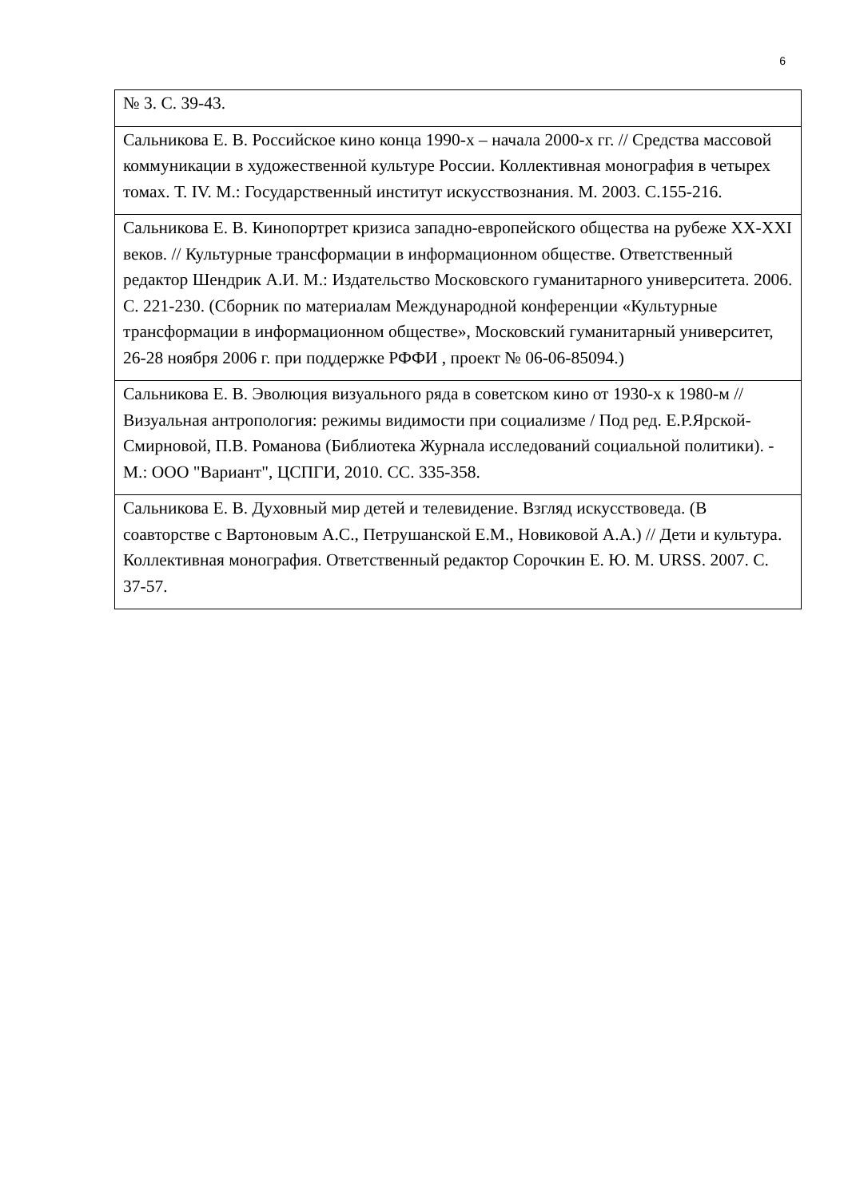6
| № 3. С. 39-43. |
| Сальникова Е. В. Российское кино конца 1990-х – начала 2000-х гг. // Средства массовой коммуникации в художественной культуре России. Коллективная монография в четырех томах. Т. IV. М.: Государственный институт искусствознания. М. 2003. С.155-216. |
| Сальникова Е. В. Кинопортрет кризиса западно-европейского общества на рубеже XX-XXI веков. // Культурные трансформации в информационном обществе. Ответственный редактор Шендрик А.И. М.: Издательство Московского гуманитарного университета. 2006. С. 221-230. (Сборник по материалам Международной конференции «Культурные трансформации в информационном обществе», Московский гуманитарный университет, 26-28 ноября 2006 г. при поддержке РФФИ , проект № 06-06-85094.) |
| Сальникова Е. В. Эволюция визуального ряда в советском кино от 1930-х к 1980-м // Визуальная антропология: режимы видимости при социализме / Под ред. Е.Р.Ярской-Смирновой, П.В. Романова (Библиотека Журнала исследований социальной политики). - М.: ООО "Вариант", ЦСПГИ, 2010. СС. 335-358. |
| Сальникова Е. В. Духовный мир детей и телевидение. Взгляд искусствоведа. (В соавторстве с Вартоновым А.С., Петрушанской Е.М., Новиковой А.А.) // Дети и культура. Коллективная монография. Ответственный редактор Сорочкин Е. Ю. М. URSS. 2007. С. 37-57. |